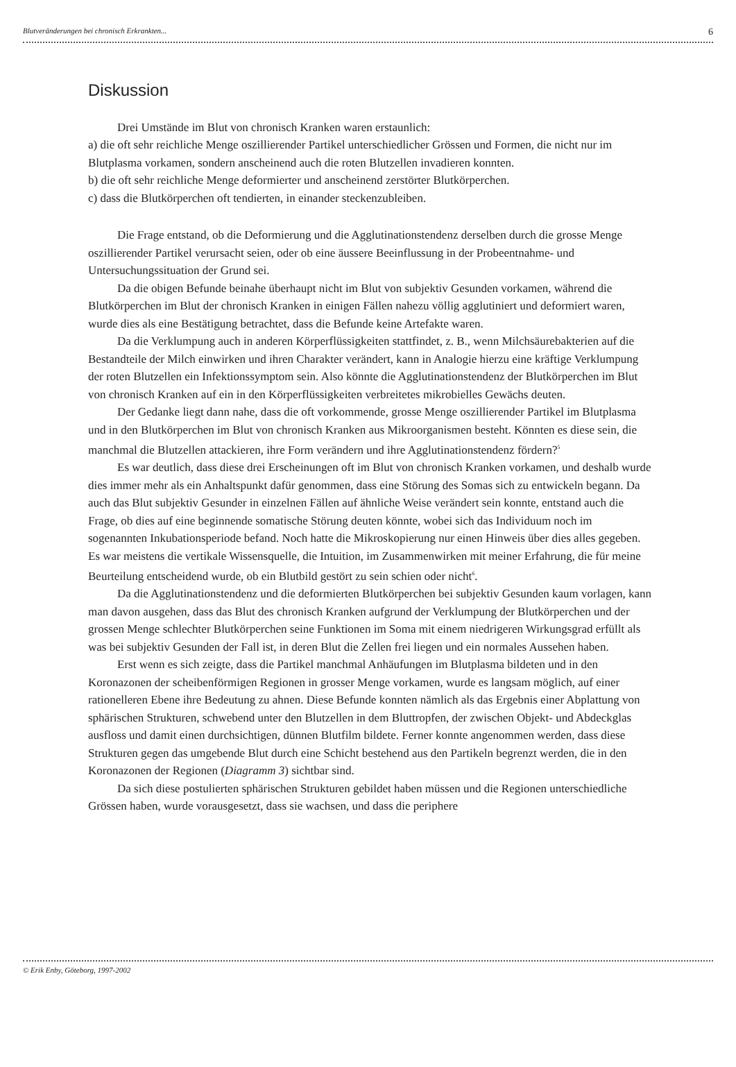Blutveränderungen bei chronisch Erkrankten... 6
Diskussion
Drei Umstände im Blut von chronisch Kranken waren erstaunlich:
a) die oft sehr reichliche Menge oszillierender Partikel unterschiedlicher Grössen und Formen, die nicht nur im Blutplasma vorkamen, sondern anscheinend auch die roten Blutzellen invadieren konnten.
b) die oft sehr reichliche Menge deformierter und anscheinend zerstörter Blutkörperchen.
c) dass die Blutkörperchen oft tendierten, in einander steckenzubleiben.
Die Frage entstand, ob die Deformierung und die Agglutinationstendenz derselben durch die grosse Menge oszillierender Partikel verursacht seien, oder ob eine äussere Beeinflussung in der Probeentnahme- und Untersuchungssituation der Grund sei.
Da die obigen Befunde beinahe überhaupt nicht im Blut von subjektiv Gesunden vorkamen, während die Blutkörperchen im Blut der chronisch Kranken in einigen Fällen nahezu völlig agglutiniert und deformiert waren, wurde dies als eine Bestätigung betrachtet, dass die Befunde keine Artefakte waren.
Da die Verklumpung auch in anderen Körperflüssigkeiten stattfindet, z. B., wenn Milchsäurebakterien auf die Bestandteile der Milch einwirken und ihren Charakter verändert, kann in Analogie hierzu eine kräftige Verklumpung der roten Blutzellen ein Infektionssymptom sein. Also könnte die Agglutinationstendenz der Blutkörperchen im Blut von chronisch Kranken auf ein in den Körperflüssigkeiten verbreitetes mikrobielles Gewächs deuten.
Der Gedanke liegt dann nahe, dass die oft vorkommende, grosse Menge oszillierender Partikel im Blutplasma und in den Blutkörperchen im Blut von chronisch Kranken aus Mikroorganismen besteht. Könnten es diese sein, die manchmal die Blutzellen attackieren, ihre Form verändern und ihre Agglutinationstendenz fördern?<sup>5</sup>
Es war deutlich, dass diese drei Erscheinungen oft im Blut von chronisch Kranken vorkamen, und deshalb wurde dies immer mehr als ein Anhaltspunkt dafür genommen, dass eine Störung des Somas sich zu entwickeln begann. Da auch das Blut subjektiv Gesunder in einzelnen Fällen auf ähnliche Weise verändert sein konnte, entstand auch die Frage, ob dies auf eine beginnende somatische Störung deuten könnte, wobei sich das Individuum noch im sogenannten Inkubationsperiode befand. Noch hatte die Mikroskopierung nur einen Hinweis über dies alles gegeben. Es war meistens die vertikale Wissensquelle, die Intuition, im Zusammenwirken mit meiner Erfahrung, die für meine Beurteilung entscheidend wurde, ob ein Blutbild gestört zu sein schien oder nicht<sup>6</sup>.
Da die Agglutinationstendenz und die deformierten Blutkörperchen bei subjektiv Gesunden kaum vorlagen, kann man davon ausgehen, dass das Blut des chronisch Kranken aufgrund der Verklumpung der Blutkörperchen und der grossen Menge schlechter Blutkörperchen seine Funktionen im Soma mit einem niedrigeren Wirkungsgrad erfüllt als was bei subjektiv Gesunden der Fall ist, in deren Blut die Zellen frei liegen und ein normales Aussehen haben.
Erst wenn es sich zeigte, dass die Partikel manchmal Anhäufungen im Blutplasma bildeten und in den Koronazonen der scheibenförmigen Regionen in grosser Menge vorkamen, wurde es langsam möglich, auf einer rationelleren Ebene ihre Bedeutung zu ahnen. Diese Befunde konnten nämlich als das Ergebnis einer Abplattung von sphärischen Strukturen, schwebend unter den Blutzellen in dem Bluttropfen, der zwischen Objekt- und Abdeckglas ausfloss und damit einen durchsichtigen, dünnen Blutfilm bildete. Ferner konnte angenommen werden, dass diese Strukturen gegen das umgebende Blut durch eine Schicht bestehend aus den Partikeln begrenzt werden, die in den Koronazonen der Regionen (Diagramm 3) sichtbar sind.
Da sich diese postulierten sphärischen Strukturen gebildet haben müssen und die Regionen unterschiedliche Grössen haben, wurde vorausgesetzt, dass sie wachsen, und dass die periphere
© Erik Enby, Göteborg, 1997-2002